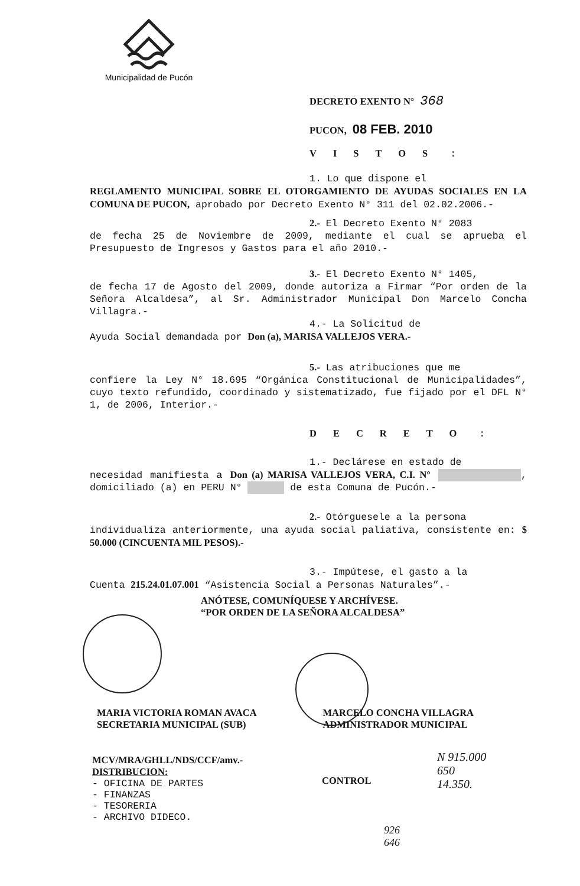Municipalidad de Pucón
DECRETO EXENTO N° 368
PUCON, 08 FEB. 2010
VISTOS :
1. Lo que dispone el
REGLAMENTO MUNICIPAL SOBRE EL OTORGAMIENTO DE AYUDAS SOCIALES EN LA COMUNA DE PUCON, aprobado por Decreto Exento N° 311 del 02.02.2006.-
2.- El Decreto Exento N° 2083
de fecha 25 de Noviembre de 2009, mediante el cual se aprueba el Presupuesto de Ingresos y Gastos para el año 2010.-
3.- El Decreto Exento N° 1405,
de fecha 17 de Agosto del 2009, donde autoriza a Firmar “Por orden de la Señora Alcaldesa”, al Sr. Administrador Municipal Don Marcelo Concha Villagra.-
4.- La Solicitud de
Ayuda Social demandada por Don (a), MARISA VALLEJOS VERA.-
5.- Las atribuciones que me
confiere la Ley N° 18.695 “Orgánica Constitucional de Municipalidades”, cuyo texto refundido, coordinado y sistematizado, fue fijado por el DFL N° 1, de 2006, Interior.-
DECRETO :
1.- Declárese en estado de
necesidad manifiesta a Don (a) MARISA VALLEJOS VERA, C.I. N° , domiciliado (a) en PERU N° de esta Comuna de Pucón.-
2.- Otórguesele a la persona
individualiza anteriormente, una ayuda social paliativa, consistente en: $ 50.000 (CINCUENTA MIL PESOS).-
3.- Impútese, el gasto a la
Cuenta 215.24.01.07.001 “Asistencia Social a Personas Naturales”.-
ANÓTESE, COMUNÍQUESE Y ARCHÍVESE.
“POR ORDEN DE LA SEÑORA ALCALDESA”
MARIA VICTORIA ROMAN AVACA
SECRETARIA MUNICIPAL (SUB)
MARCELO CONCHA VILLAGRA
ADMINISTRADOR MUNICIPAL
MCV/MRA/GHLL/NDS/CCF/amv.-
DISTRIBUCION:
- OFICINA DE PARTES
- FINANZAS
- TESORERIA
- ARCHIVO DIDECO.
CONTROL
N 915.000
650
14.350.
926
646